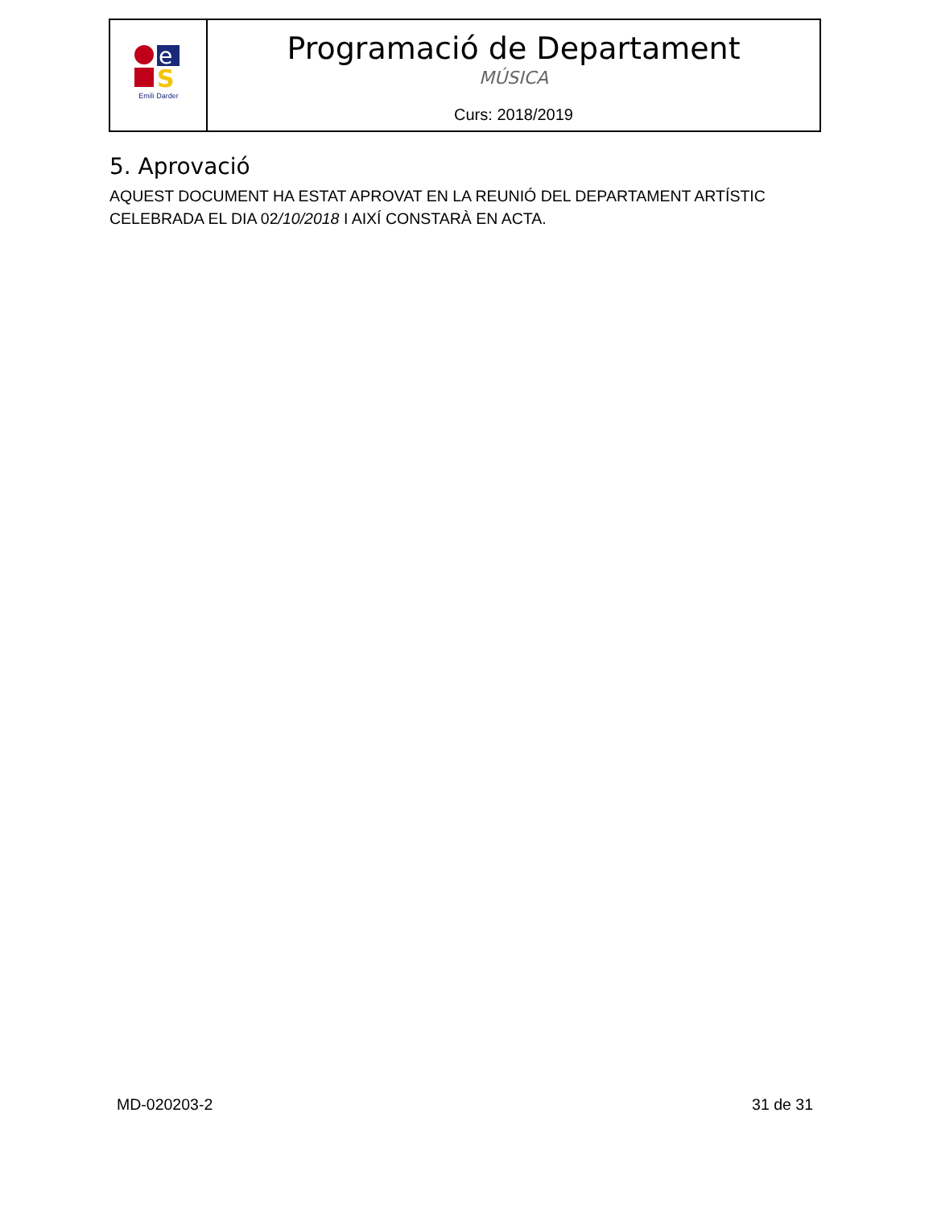| e S Emili Darder | Programació de Departament MÚSICA Curs: 2018/2019 |
5. Aprovació
AQUEST DOCUMENT HA ESTAT APROVAT EN LA REUNIÓ DEL DEPARTAMENT ARTÍSTIC CELEBRADA EL DIA 02/10/2018 I AIXÍ CONSTARÀ EN ACTA.
MD-020203-2 31 de 31